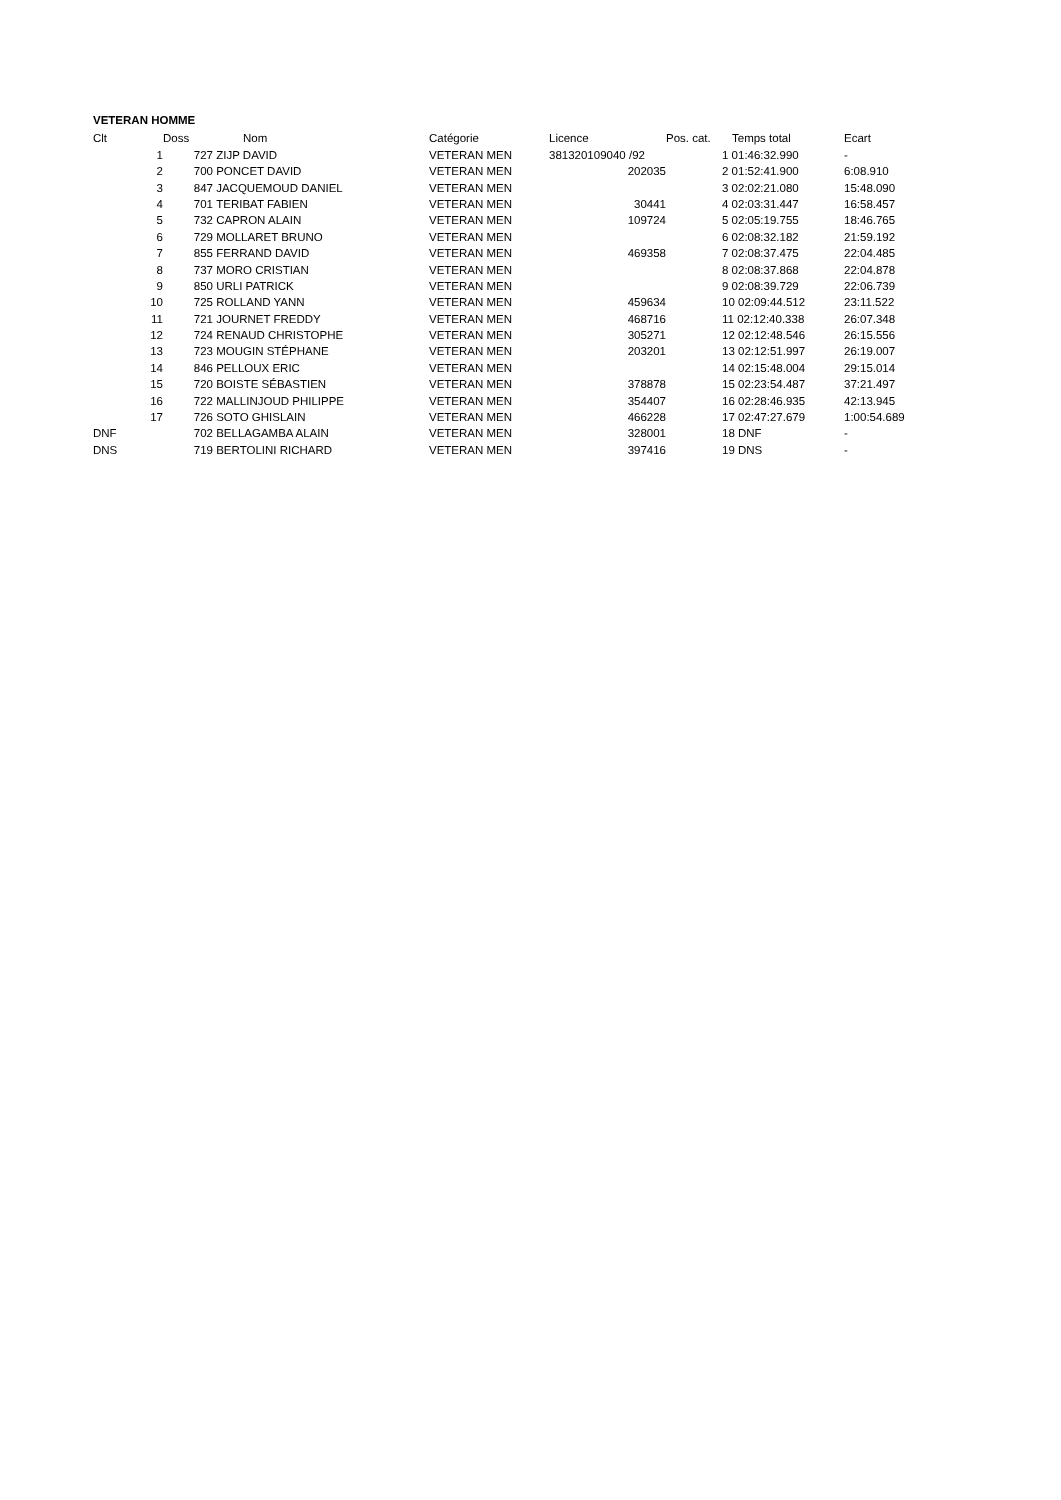VETERAN HOMME
| Clt | | Doss | Nom | Catégorie | Licence | Pos. cat. | Temps total | Ecart |
| --- | --- | --- | --- | --- | --- | --- | --- | --- |
| | 1 | 727 | ZIJP DAVID | VETERAN MEN | 381320109040 /92 | | 1 01:46:32.990 | - |
| | 2 | 700 | PONCET DAVID | VETERAN MEN | 202035 | | 2 01:52:41.900 | 6:08.910 |
| | 3 | 847 | JACQUEMOUD DANIEL | VETERAN MEN | | | 3 02:02:21.080 | 15:48.090 |
| | 4 | 701 | TERIBAT FABIEN | VETERAN MEN | 30441 | | 4 02:03:31.447 | 16:58.457 |
| | 5 | 732 | CAPRON ALAIN | VETERAN MEN | 109724 | | 5 02:05:19.755 | 18:46.765 |
| | 6 | 729 | MOLLARET BRUNO | VETERAN MEN | | | 6 02:08:32.182 | 21:59.192 |
| | 7 | 855 | FERRAND DAVID | VETERAN MEN | 469358 | | 7 02:08:37.475 | 22:04.485 |
| | 8 | 737 | MORO CRISTIAN | VETERAN MEN | | | 8 02:08:37.868 | 22:04.878 |
| | 9 | 850 | URLI PATRICK | VETERAN MEN | | | 9 02:08:39.729 | 22:06.739 |
| | 10 | 725 | ROLLAND YANN | VETERAN MEN | 459634 | | 10 02:09:44.512 | 23:11.522 |
| | 11 | 721 | JOURNET FREDDY | VETERAN MEN | 468716 | | 11 02:12:40.338 | 26:07.348 |
| | 12 | 724 | RENAUD CHRISTOPHE | VETERAN MEN | 305271 | | 12 02:12:48.546 | 26:15.556 |
| | 13 | 723 | MOUGIN STÉPHANE | VETERAN MEN | 203201 | | 13 02:12:51.997 | 26:19.007 |
| | 14 | 846 | PELLOUX ERIC | VETERAN MEN | | | 14 02:15:48.004 | 29:15.014 |
| | 15 | 720 | BOISTE SÉBASTIEN | VETERAN MEN | 378878 | | 15 02:23:54.487 | 37:21.497 |
| | 16 | 722 | MALLINJOUD PHILIPPE | VETERAN MEN | 354407 | | 16 02:28:46.935 | 42:13.945 |
| | 17 | 726 | SOTO GHISLAIN | VETERAN MEN | 466228 | | 17 02:47:27.679 | 1:00:54.689 |
| DNF | | 702 | BELLAGAMBA ALAIN | VETERAN MEN | 328001 | | 18 DNF | - |
| DNS | | 719 | BERTOLINI RICHARD | VETERAN MEN | 397416 | | 19 DNS | - |